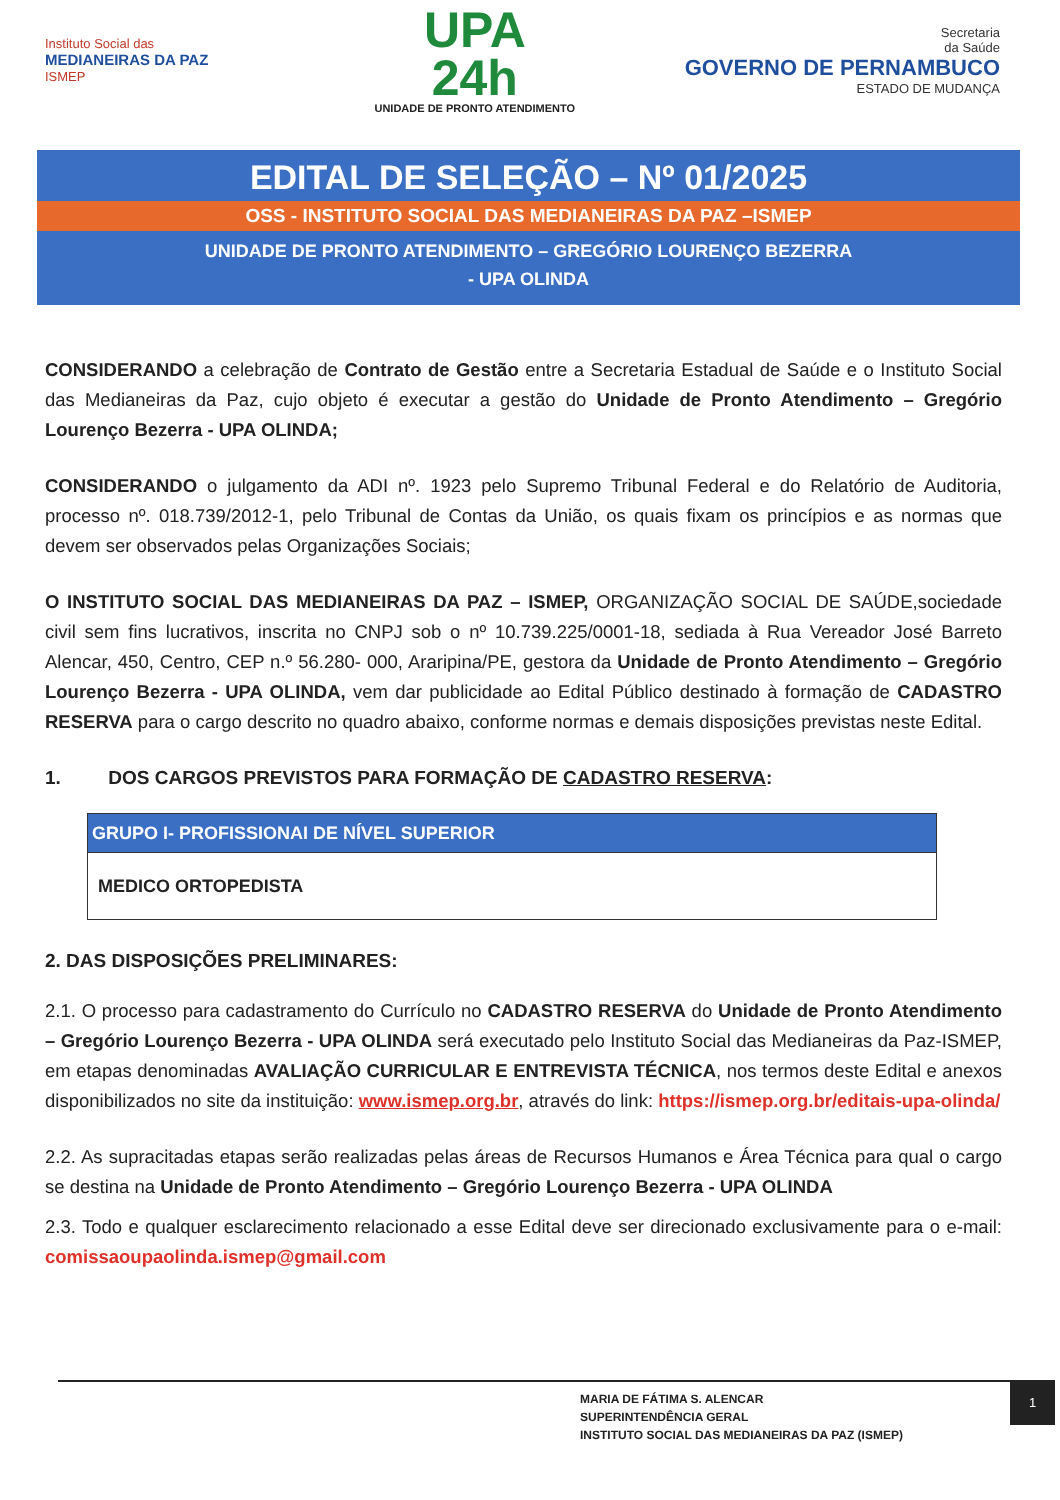Instituto Social das
MEDIANEIRAS DA PAZ
ISMEP
UPA
24h
UNIDADE DE PRONTO ATENDIMENTO
Secretaria
da Saúde
GOVERNO DE PERNAMBUCO
ESTADO DE MUDANÇA
EDITAL DE SELEÇÃO – Nº 01/2025
OSS - INSTITUTO SOCIAL DAS MEDIANEIRAS DA PAZ –ISMEP
UNIDADE DE PRONTO ATENDIMENTO – GREGÓRIO LOURENÇO BEZERRA
- UPA OLINDA
CONSIDERANDO a celebração de Contrato de Gestão entre a Secretaria Estadual de Saúde e o Instituto Social das Medianeiras da Paz, cujo objeto é executar a gestão do Unidade de Pronto Atendimento – Gregório Lourenço Bezerra - UPA OLINDA;
CONSIDERANDO o julgamento da ADI nº. 1923 pelo Supremo Tribunal Federal e do Relatório de Auditoria, processo nº. 018.739/2012-1, pelo Tribunal de Contas da União, os quais fixam os princípios e as normas que devem ser observados pelas Organizações Sociais;
O INSTITUTO SOCIAL DAS MEDIANEIRAS DA PAZ – ISMEP, ORGANIZAÇÃO SOCIAL DE SAÚDE,sociedade civil sem fins lucrativos, inscrita no CNPJ sob o nº 10.739.225/0001-18, sediada à Rua Vereador José Barreto Alencar, 450, Centro, CEP n.º 56.280- 000, Araripina/PE, gestora da Unidade de Pronto Atendimento – Gregório Lourenço Bezerra - UPA OLINDA, vem dar publicidade ao Edital Público destinado à formação de CADASTRO RESERVA para o cargo descrito no quadro abaixo, conforme normas e demais disposições previstas neste Edital.
1. DOS CARGOS PREVISTOS PARA FORMAÇÃO DE CADASTRO RESERVA:
| GRUPO I- PROFISSIONAI DE NÍVEL SUPERIOR |
| --- |
| MEDICO ORTOPEDISTA |
2. DAS DISPOSIÇÕES PRELIMINARES:
2.1. O processo para cadastramento do Currículo no CADASTRO RESERVA do Unidade de Pronto Atendimento – Gregório Lourenço Bezerra - UPA OLINDA será executado pelo Instituto Social das Medianeiras da Paz-ISMEP, em etapas denominadas AVALIAÇÃO CURRICULAR E ENTREVISTA TÉCNICA, nos termos deste Edital e anexos disponibilizados no site da instituição: www.ismep.org.br, através do link: https://ismep.org.br/editais-upa-olinda/
2.2. As supracitadas etapas serão realizadas pelas áreas de Recursos Humanos e Área Técnica para qual o cargo se destina na Unidade de Pronto Atendimento – Gregório Lourenço Bezerra - UPA OLINDA
2.3. Todo e qualquer esclarecimento relacionado a esse Edital deve ser direcionado exclusivamente para o e-mail: comissaoupaolinda.ismep@gmail.com
MARIA DE FÁTIMA S. ALENCAR
SUPERINTENDÊNCIA GERAL
INSTITUTO SOCIAL DAS MEDIANEIRAS DA PAZ (ISMEP)
1